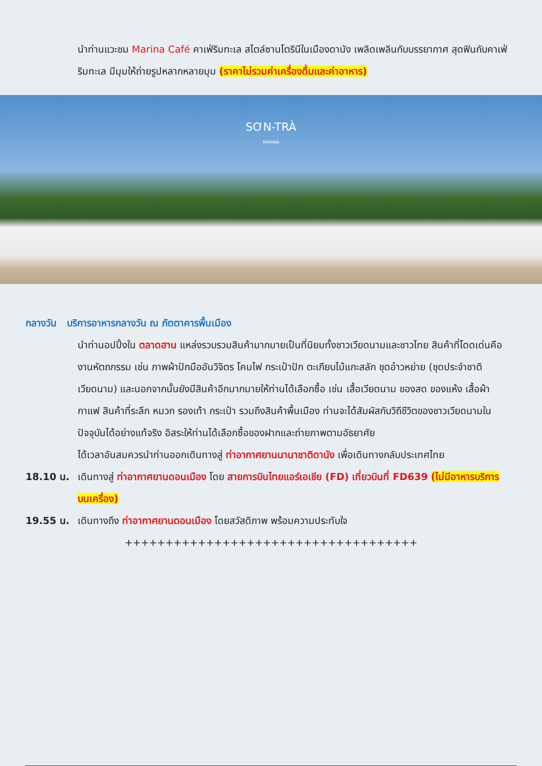นำท่านแวะชม Marina Café คาเฟ่ริมทะเล สไตล์ซานโตรินีในเมืองดานัง เพลิดเพลินกับบรรยากาศ สุดฟินกับคาเฟ่ริมทะเล มีมุมให้ถ่ายรูปหลากหลายมุม (ราคาไม่รวมค่าเครื่องดื่มและค่าอาหาร)
SƠN-TRÀ
MARINA
กลางวัน บริการอาหารกลางวัน ณ ภัตตาคารพื้นเมือง
นำท่านอปปิ้งใน ตลาดฮาน แหล่งรวบรวมสินค้ามากมายเป็นที่นิยมทั้งชาวเวียดนามและชาวไทย สินค้าที่โดดเด่นคือ งานหัตถกรรม เช่น ภาพผ้าปักมืออันวิจิตร โคมไฟ กระเป๋าปัก ตะเกียบไม้แกะสลัก ชุดอ๋าวหย่าย (ชุดประจำชาติเวียดนาม) และนอกจากนั้นยังมีสินค้าอีกมากมายให้ท่านได้เลือกซื้อ เช่น เสื้อเวียดนาม ของสด ของแห้ง เสื้อผ้า กาแฟ สินค้าที่ระลึก หมวก รองเท้า กระเป๋า รวมถึงสินค้าพื้นเมือง ท่านจะได้สัมผัสกับวิถีชีวิตของชาวเวียดนามในปัจจุบันได้อย่างแท้จริง อิสระให้ท่านได้เลือกซื้อของฝากและถ่ายภาพตามอัธยาศัย
ได้เวลาอันสมควรนำท่านออกเดินทางสู่ ท่าอากาศยานนานาชาติดานัง เพื่อเดินทางกลับประเทศไทย
18.10 น. เดินทางสู่ ท่าอากาศยานดอนเมือง โดย สายการบินไทยแอร์เอเชีย (FD) เที่ยวบินที่ FD639 (ไม่มีอาหารบริการบนเครื่อง)
19.55 น. เดินทางถึง ท่าอากาศยานดอนเมือง โดยสวัสดิภาพ พร้อมความประทับใจ
++++++++++++++++++++++++++++++++++++